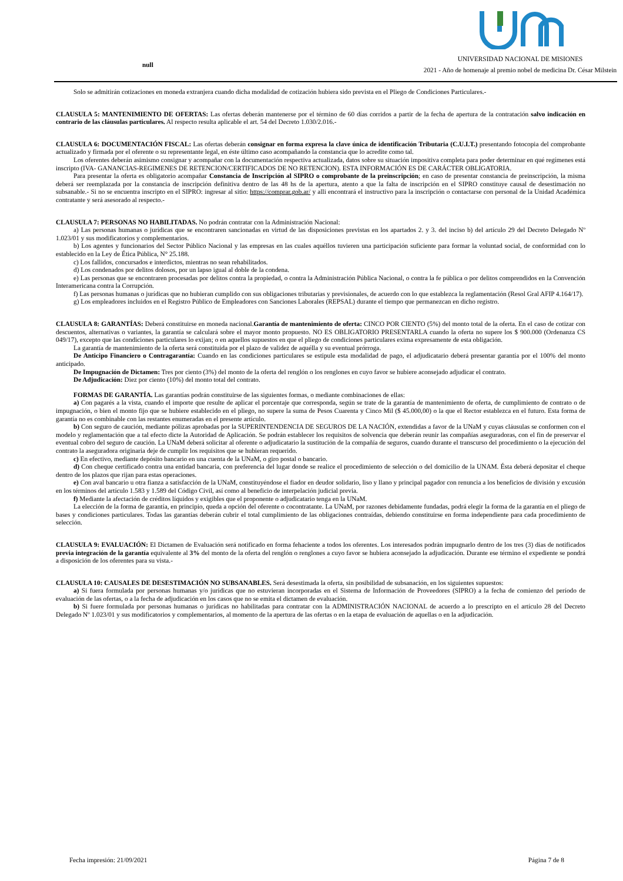null
UNIVERSIDAD NACIONAL DE MISIONES
2021 - Año de homenaje al premio nobel de medicina Dr. César Milstein
Solo se admitirán cotizaciones en moneda extranjera cuando dicha modalidad de cotización hubiera sido prevista en el Pliego de Condiciones Particulares.-
CLAUSULA 5: MANTENIMIENTO DE OFERTAS: Las ofertas deberán mantenerse por el término de 60 días corridos a partir de la fecha de apertura de la contratación salvo indicación en contrario de las cláusulas particulares. Al respecto resulta aplicable el art. 54 del Decreto 1.030/2.016.-
CLAUSULA 6: DOCUMENTACIÓN FISCAL: Las ofertas deberán consignar en forma expresa la clave única de identificación Tributaria (C.U.I.T.) presentando fotocopia del comprobante actualizado y firmada por el oferente o su representante legal, en éste último caso acompañando la constancia que lo acredite como tal.
Los oferentes deberán asimismo consignar y acompañar con la documentación respectiva actualizada, datos sobre su situación impositiva completa para poder determinar en qué regímenes está inscripto (IVA- GANANCIAS-REGIMENES DE RETENCION/CERTIFICADOS DE NO RETENCION). ESTA INFORMACIÓN ES DE CARÁCTER OBLIGATORIA.
Para presentar la oferta es obligatorio acompañar Constancia de Inscripción al SIPRO o comprobante de la preinscripción; en caso de presentar constancia de preinscripción, la misma deberá ser reemplazada por la constancia de inscripción definitiva dentro de las 48 hs de la apertura, atento a que la falta de inscripción en el SIPRO constituye causal de desestimación no subsanable.- Si no se encuentra inscripto en el SIPRO: ingresar al sitio: https://comprar.gob.ar/ y alli encontrará el instructivo para la inscripción o contactarse con personal de la Unidad Académica contratante y será asesorado al respecto.-
CLAUSULA 7: PERSONAS NO HABILITADAS. No podrán contratar con la Administración Nacional:
a) Las personas humanas o jurídicas que se encontraren sancionadas en virtud de las disposiciones previstas en los apartados 2. y 3. del inciso b) del artículo 29 del Decreto Delegado Nº 1.023/01 y sus modificatorios y complementarios.
b) Los agentes y funcionarios del Sector Público Nacional y las empresas en las cuales aquéllos tuvieren una participación suficiente para formar la voluntad social, de conformidad con lo establecido en la Ley de Ética Pública, N° 25.188.
c) Los fallidos, concursados e interdictos, mientras no sean rehabilitados.
d) Los condenados por delitos dolosos, por un lapso igual al doble de la condena.
e) Las personas que se encontraren procesadas por delitos contra la propiedad, o contra la Administración Pública Nacional, o contra la fe pública o por delitos comprendidos en la Convención Interamericana contra la Corrupción.
f) Las personas humanas o jurídicas que no hubieran cumplido con sus obligaciones tributarias y previsionales, de acuerdo con lo que establezca la reglamentación (Resol Gral AFIP 4.164/17).
g) Los empleadores incluidos en el Registro Público de Empleadores con Sanciones Laborales (REPSAL) durante el tiempo que permanezcan en dicho registro.
CLAUSULA 8: GARANTÍAS: Deberá constituirse en moneda nacional.Garantía de mantenimiento de oferta: CINCO POR CIENTO (5%) del monto total de la oferta. En el caso de cotizar con descuentos, alternativas o variantes, la garantía se calculará sobre el mayor monto propuesto. NO ES OBLIGATORIO PRESENTARLA cuando la oferta no supere los $ 900.000 (Ordenanza CS 049/17), excepto que las condiciones particulares lo exijan; o en aquellos supuestos en que el pliego de condiciones particulares exima expresamente de esta obligación.
La garantía de mantenimiento de la oferta será constituida por el plazo de validez de aquélla y su eventual prórroga.
De Anticipo Financiero o Contragarantía: Cuando en las condiciones particulares se estipule esta modalidad de pago, el adjudicatario deberá presentar garantía por el 100% del monto anticipado.
De Impugnación de Dictamen: Tres por ciento (3%) del monto de la oferta del renglón o los renglones en cuyo favor se hubiere aconsejado adjudicar el contrato.
De Adjudicación: Diez por ciento (10%) del monto total del contrato.
FORMAS DE GARANTÍA. Las garantías podrán constituirse de las siguientes formas, o mediante combinaciones de ellas:
a) Con pagarés a la vista, cuando el importe que resulte de aplicar el porcentaje que corresponda, según se trate de la garantía de mantenimiento de oferta, de cumplimiento de contrato o de impugnación, o bien el monto fijo que se hubiere establecido en el pliego, no supere la suma de Pesos Cuarenta y Cinco Mil ($ 45.000,00) o la que el Rector establezca en el futuro. Esta forma de garantía no es combinable con las restantes enumeradas en el presente artículo.
b) Con seguro de caución, mediante pólizas aprobadas por la SUPERINTENDENCIA DE SEGUROS DE LA NACIÓN, extendidas a favor de la UNaM y cuyas cláusulas se conformen con el modelo y reglamentación que a tal efecto dicte la Autoridad de Aplicación. Se podrán establecer los requisitos de solvencia que deberán reunir las compañías aseguradoras, con el fin de preservar el eventual cobro del seguro de caución. La UNaM deberá solicitar al oferente o adjudicatario la sustitución de la compañía de seguros, cuando durante el transcurso del procedimiento o la ejecución del contrato la aseguradora originaria deje de cumplir los requisitos que se hubieran requerido.
c) En efectivo, mediante depósito bancario en una cuenta de la UNaM, o giro postal o bancario.
d) Con cheque certificado contra una entidad bancaria, con preferencia del lugar donde se realice el procedimiento de selección o del domicilio de la UNAM. Ésta deberá depositar el cheque dentro de los plazos que rijan para estas operaciones.
e) Con aval bancario u otra fianza a satisfacción de la UNaM, constituyéndose el fiador en deudor solidario, liso y llano y principal pagador con renuncia a los beneficios de división y excusión en los términos del artículo 1.583 y 1.589 del Código Civil, así como al beneficio de interpelación judicial previa.
f) Mediante la afectación de créditos líquidos y exigibles que el proponente o adjudicatario tenga en la UNaM.
La elección de la forma de garantía, en principio, queda a opción del oferente o cocontratante. La UNaM, por razones debidamente fundadas, podrá elegir la forma de la garantía en el pliego de bases y condiciones particulares. Todas las garantías deberán cubrir el total cumplimiento de las obligaciones contraídas, debiendo constituirse en forma independiente para cada procedimiento de selección.
CLAUSULA 9: EVALUACIÓN: El Dictamen de Evaluación será notificado en forma fehaciente a todos los oferentes. Los interesados podrán impugnarlo dentro de los tres (3) días de notificados previa integración de la garantía equivalente al 3% del monto de la oferta del renglón o renglones a cuyo favor se hubiera aconsejado la adjudicación. Durante ese término el expediente se pondrá a disposición de los oferentes para su vista.-
CLAUSULA 10: CAUSALES DE DESESTIMACIÓN NO SUBSANABLES. Será desestimada la oferta, sin posibilidad de subsanación, en los siguientes supuestos:
a) Si fuera formulada por personas humanas y/o jurídicas que no estuvieran incorporadas en el Sistema de Información de Proveedores (SIPRO) a la fecha de comienzo del período de evaluación de las ofertas, o a la fecha de adjudicación en los casos que no se emita el dictamen de evaluación.
b) Si fuere formulada por personas humanas o jurídicas no habilitadas para contratar con la ADMINISTRACIÓN NACIONAL de acuerdo a lo prescripto en el artículo 28 del Decreto Delegado Nº 1.023/01 y sus modificatorios y complementarios, al momento de la apertura de las ofertas o en la etapa de evaluación de aquellas o en la adjudicación.
Fecha impresión: 21/09/2021 Página 7 de 8